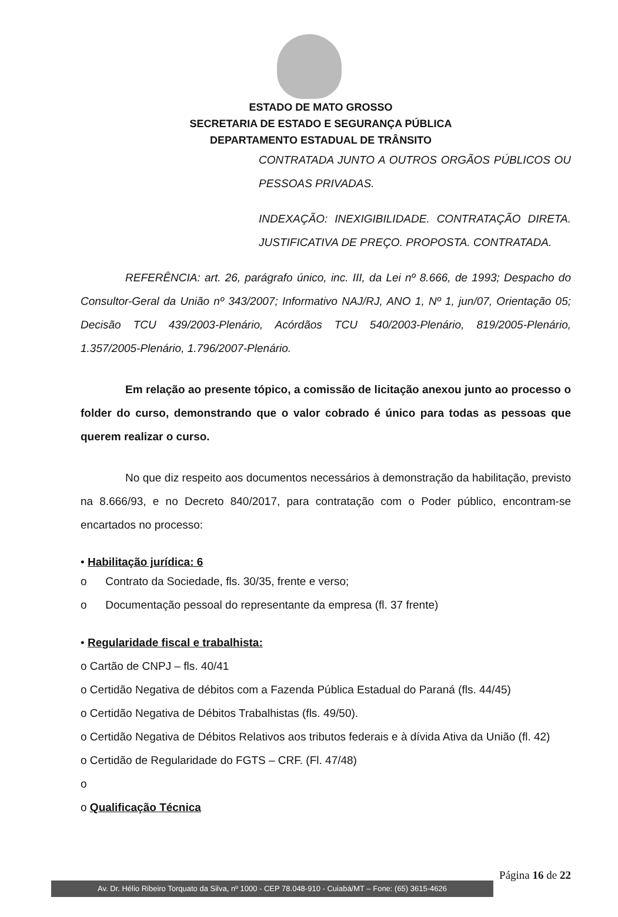ESTADO DE MATO GROSSO
SECRETARIA DE ESTADO E SEGURANÇA PÚBLICA
DEPARTAMENTO ESTADUAL DE TRÂNSITO
CONTRATADA JUNTO A OUTROS ORGÃOS PÚBLICOS OU PESSOAS PRIVADAS.
INDEXAÇÃO: INEXIGIBILIDADE. CONTRATAÇÃO DIRETA. JUSTIFICATIVA DE PREÇO. PROPOSTA. CONTRATADA.
REFERÊNCIA: art. 26, parágrafo único, inc. III, da Lei nº 8.666, de 1993; Despacho do Consultor-Geral da União nº 343/2007; Informativo NAJ/RJ, ANO 1, Nº 1, jun/07, Orientação 05; Decisão TCU 439/2003-Plenário, Acórdãos TCU 540/2003-Plenário, 819/2005-Plenário, 1.357/2005-Plenário, 1.796/2007-Plenário.
Em relação ao presente tópico, a comissão de licitação anexou junto ao processo o folder do curso, demonstrando que o valor cobrado é único para todas as pessoas que querem realizar o curso.
No que diz respeito aos documentos necessários à demonstração da habilitação, previsto na 8.666/93, e no Decreto 840/2017, para contratação com o Poder público, encontram-se encartados no processo:
• Habilitação jurídica: 6
o Contrato da Sociedade, fls. 30/35, frente e verso;
o Documentação pessoal do representante da empresa (fl. 37 frente)
• Regularidade fiscal e trabalhista:
o Cartão de CNPJ – fls. 40/41
o Certidão Negativa de débitos com a Fazenda Pública Estadual do Paraná (fls. 44/45)
o Certidão Negativa de Débitos Trabalhistas (fls. 49/50).
o Certidão Negativa de Débitos Relativos aos tributos federais e à dívida Ativa da União (fl. 42)
o Certidão de Regularidade do FGTS – CRF. (Fl. 47/48)
o
o Qualificação Técnica
Página 16 de 22
Av. Dr. Hélio Ribeiro Torquato da Silva, nº 1000 - CEP 78.048-910 - Cuiabá/MT – Fone: (65) 3615-4626